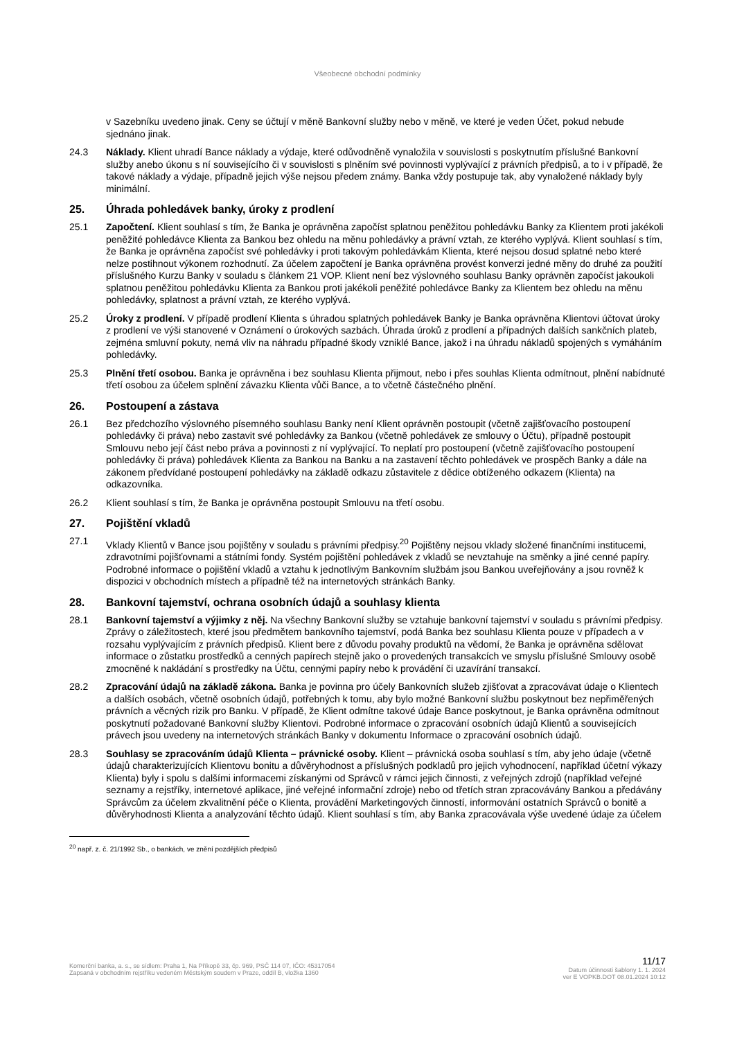Všeobecné obchodní podmínky
v Sazebníku uvedeno jinak. Ceny se účtují v měně Bankovní služby nebo v měně, ve které je veden Účet, pokud nebude sjednáno jinak.
24.3 Náklady. Klient uhradí Bance náklady a výdaje, které odůvodněně vynaložila v souvislosti s poskytnutím příslušné Bankovní služby anebo úkonu s ní souvisejícího či v souvislosti s plněním své povinnosti vyplývající z právních předpisů, a to i v případě, že takové náklady a výdaje, případně jejich výše nejsou předem známy. Banka vždy postupuje tak, aby vynaložené náklady byly minimální.
25. Úhrada pohledávek banky, úroky z prodlení
25.1 Započtení. Klient souhlasí s tím, že Banka je oprávněna započíst splatnou peněžitou pohledávku Banky za Klientem proti jakékoli peněžité pohledávce Klienta za Bankou bez ohledu na měnu pohledávky a právní vztah, ze kterého vyplývá. Klient souhlasí s tím, že Banka je oprávněna započíst své pohledávky i proti takovým pohledávkám Klienta, které nejsou dosud splatné nebo které nelze postihnout výkonem rozhodnutí. Za účelem započtení je Banka oprávněna provést konverzi jedné měny do druhé za použití příslušného Kurzu Banky v souladu s článkem 21 VOP. Klient není bez výslovného souhlasu Banky oprávněn započíst jakoukoli splatnou peněžitou pohledávku Klienta za Bankou proti jakékoli peněžité pohledávce Banky za Klientem bez ohledu na měnu pohledávky, splatnost a právní vztah, ze kterého vyplývá.
25.2 Úroky z prodlení. V případě prodlení Klienta s úhradou splatných pohledávek Banky je Banka oprávněna Klientovi účtovat úroky z prodlení ve výši stanovené v Oznámení o úrokových sazbách. Úhrada úroků z prodlení a případných dalších sankčních plateb, zejména smluvní pokuty, nemá vliv na náhradu případné škody vzniklé Bance, jakož i na úhradu nákladů spojených s vymáháním pohledávky.
25.3 Plnění třetí osobou. Banka je oprávněna i bez souhlasu Klienta přijmout, nebo i přes souhlas Klienta odmítnout, plnění nabídnuté třetí osobou za účelem splnění závazku Klienta vůči Bance, a to včetně částečného plnění.
26. Postoupení a zástava
26.1 Bez předchozího výslovného písemného souhlasu Banky není Klient oprávněn postoupit (včetně zajišťovacího postoupení pohledávky či práva) nebo zastavit své pohledávky za Bankou (včetně pohledávek ze smlouvy o Účtu), případně postoupit Smlouvu nebo její část nebo práva a povinnosti z ní vyplývající. To neplatí pro postoupení (včetně zajišťovacího postoupení pohledávky či práva) pohledávek Klienta za Bankou na Banku a na zastavení těchto pohledávek ve prospěch Banky a dále na zákonem předvídané postoupení pohledávky na základě odkazu zůstavitele z dědice obtíženého odkazem (Klienta) na odkazovníka.
26.2 Klient souhlasí s tím, že Banka je oprávněna postoupit Smlouvu na třetí osobu.
27. Pojištění vkladů
27.1 Vklady Klientů v Bance jsou pojištěny v souladu s právními předpisy.<sup>20</sup> Pojištěny nejsou vklady složené finančními institucemi, zdravotními pojišťovnami a státními fondy. Systém pojištění pohledávek z vkladů se nevztahuje na směnky a jiné cenné papíry. Podrobné informace o pojištění vkladů a vztahu k jednotlivým Bankovním službám jsou Bankou uveřejňovány a jsou rovněž k dispozici v obchodních místech a případně též na internetových stránkách Banky.
28. Bankovní tajemství, ochrana osobních údajů a souhlasy klienta
28.1 Bankovní tajemství a výjimky z něj. Na všechny Bankovní služby se vztahuje bankovní tajemství v souladu s právními předpisy. Zprávy o záležitostech, které jsou předmětem bankovního tajemství, podá Banka bez souhlasu Klienta pouze v případech a v rozsahu vyplývajícím z právních předpisů. Klient bere z důvodu povahy produktů na vědomí, že Banka je oprávněna sdělovat informace o zůstatku prostředků a cenných papírech stejně jako o provedených transakcích ve smyslu příslušné Smlouvy osobě zmocněné k nakládání s prostředky na Účtu, cennými papíry nebo k provádění či uzavírání transakcí.
28.2 Zpracování údajů na základě zákona. Banka je povinna pro účely Bankovních služeb zjišťovat a zpracovávat údaje o Klientech a dalších osobách, včetně osobních údajů, potřebných k tomu, aby bylo možné Bankovní službu poskytnout bez nepřiměřených právních a věcných rizik pro Banku. V případě, že Klient odmítne takové údaje Bance poskytnout, je Banka oprávněna odmítnout poskytnutí požadované Bankovní služby Klientovi. Podrobné informace o zpracování osobních údajů Klientů a souvisejících právech jsou uvedeny na internetových stránkách Banky v dokumentu Informace o zpracování osobních údajů.
28.3 Souhlasy se zpracováním údajů Klienta – právnické osoby. Klient – právnická osoba souhlasí s tím, aby jeho údaje (včetně údajů charakterizujících Klientovu bonitu a důvěryhodnost a příslušných podkladů pro jejich vyhodnocení, například účetní výkazy Klienta) byly i spolu s dalšími informacemi získanými od Správců v rámci jejich činnosti, z veřejných zdrojů (například veřejné seznamy a rejstříky, internetové aplikace, jiné veřejné informační zdroje) nebo od třetích stran zpracovávány Bankou a předávány Správcům za účelem zkvalitnění péče o Klienta, provádění Marketingových činností, informování ostatních Správců o bonitě a důvěryhodnosti Klienta a analyzování těchto údajů. Klient souhlasí s tím, aby Banka zpracovávala výše uvedené údaje za účelem
<sup>20</sup> např. z. č. 21/1992 Sb., o bankách, ve znění pozdějších předpisů
Komerční banka, a. s., se sídlem: Praha 1, Na Příkopě 33, čp. 969, PSČ 114 07, IČO: 45317054
Zapsaná v obchodním rejstříku vedeném Městským soudem v Praze, oddíl B, vložka 1360
11/17
Datum účinnosti šablony 1. 1. 2024
ver E VOPKB.DOT 08.01.2024 10:12